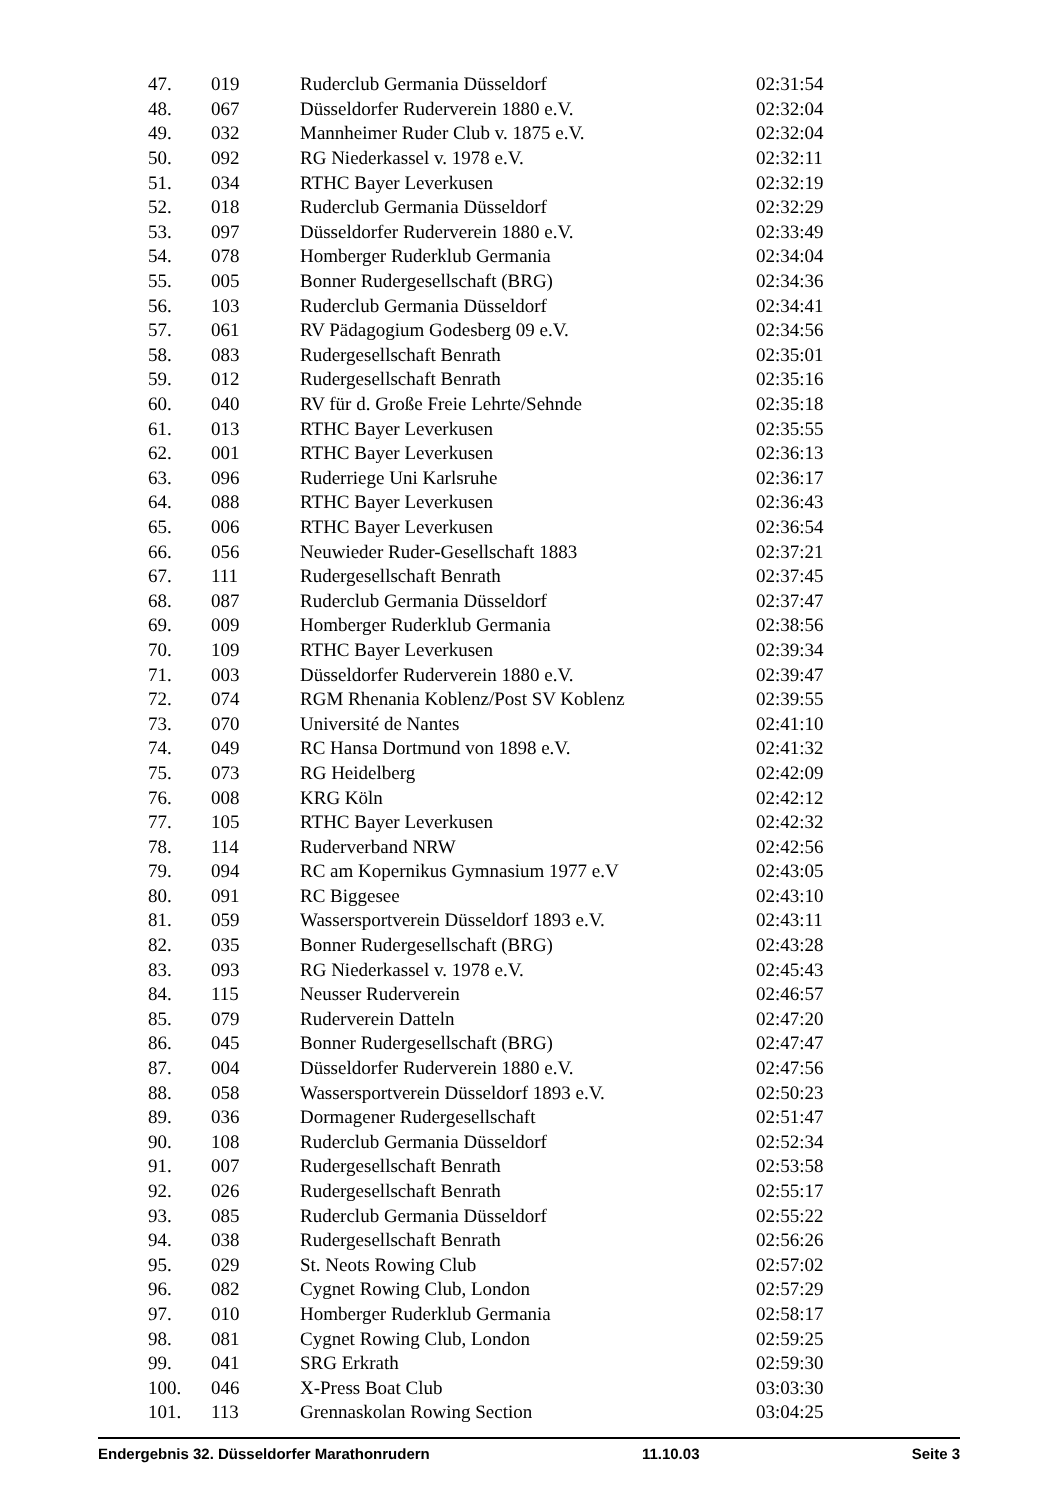| 47. | 019 | Ruderclub Germania Düsseldorf | 02:31:54 |
| 48. | 067 | Düsseldorfer Ruderverein 1880 e.V. | 02:32:04 |
| 49. | 032 | Mannheimer Ruder Club v. 1875 e.V. | 02:32:04 |
| 50. | 092 | RG Niederkassel v. 1978 e.V. | 02:32:11 |
| 51. | 034 | RTHC Bayer Leverkusen | 02:32:19 |
| 52. | 018 | Ruderclub Germania Düsseldorf | 02:32:29 |
| 53. | 097 | Düsseldorfer Ruderverein 1880 e.V. | 02:33:49 |
| 54. | 078 | Homberger Ruderklub Germania | 02:34:04 |
| 55. | 005 | Bonner Rudergesellschaft (BRG) | 02:34:36 |
| 56. | 103 | Ruderclub Germania Düsseldorf | 02:34:41 |
| 57. | 061 | RV Pädagogium Godesberg 09 e.V. | 02:34:56 |
| 58. | 083 | Rudergesellschaft Benrath | 02:35:01 |
| 59. | 012 | Rudergesellschaft Benrath | 02:35:16 |
| 60. | 040 | RV für d. Große Freie Lehrte/Sehnde | 02:35:18 |
| 61. | 013 | RTHC Bayer Leverkusen | 02:35:55 |
| 62. | 001 | RTHC Bayer Leverkusen | 02:36:13 |
| 63. | 096 | Ruderriege Uni Karlsruhe | 02:36:17 |
| 64. | 088 | RTHC Bayer Leverkusen | 02:36:43 |
| 65. | 006 | RTHC Bayer Leverkusen | 02:36:54 |
| 66. | 056 | Neuwieder Ruder-Gesellschaft 1883 | 02:37:21 |
| 67. | 111 | Rudergesellschaft Benrath | 02:37:45 |
| 68. | 087 | Ruderclub Germania Düsseldorf | 02:37:47 |
| 69. | 009 | Homberger Ruderklub Germania | 02:38:56 |
| 70. | 109 | RTHC Bayer Leverkusen | 02:39:34 |
| 71. | 003 | Düsseldorfer Ruderverein 1880 e.V. | 02:39:47 |
| 72. | 074 | RGM Rhenania Koblenz/Post SV Koblenz | 02:39:55 |
| 73. | 070 | Université de Nantes | 02:41:10 |
| 74. | 049 | RC Hansa Dortmund von 1898 e.V. | 02:41:32 |
| 75. | 073 | RG Heidelberg | 02:42:09 |
| 76. | 008 | KRG Köln | 02:42:12 |
| 77. | 105 | RTHC Bayer Leverkusen | 02:42:32 |
| 78. | 114 | Ruderverband NRW | 02:42:56 |
| 79. | 094 | RC am Kopernikus Gymnasium 1977 e.V | 02:43:05 |
| 80. | 091 | RC Biggesee | 02:43:10 |
| 81. | 059 | Wassersportverein Düsseldorf 1893 e.V. | 02:43:11 |
| 82. | 035 | Bonner Rudergesellschaft (BRG) | 02:43:28 |
| 83. | 093 | RG Niederkassel v. 1978 e.V. | 02:45:43 |
| 84. | 115 | Neusser Ruderverein | 02:46:57 |
| 85. | 079 | Ruderverein Datteln | 02:47:20 |
| 86. | 045 | Bonner Rudergesellschaft (BRG) | 02:47:47 |
| 87. | 004 | Düsseldorfer Ruderverein 1880 e.V. | 02:47:56 |
| 88. | 058 | Wassersportverein Düsseldorf 1893 e.V. | 02:50:23 |
| 89. | 036 | Dormagener Rudergesellschaft | 02:51:47 |
| 90. | 108 | Ruderclub Germania Düsseldorf | 02:52:34 |
| 91. | 007 | Rudergesellschaft Benrath | 02:53:58 |
| 92. | 026 | Rudergesellschaft Benrath | 02:55:17 |
| 93. | 085 | Ruderclub Germania Düsseldorf | 02:55:22 |
| 94. | 038 | Rudergesellschaft Benrath | 02:56:26 |
| 95. | 029 | St. Neots Rowing Club | 02:57:02 |
| 96. | 082 | Cygnet Rowing Club, London | 02:57:29 |
| 97. | 010 | Homberger Ruderklub Germania | 02:58:17 |
| 98. | 081 | Cygnet Rowing Club, London | 02:59:25 |
| 99. | 041 | SRG Erkrath | 02:59:30 |
| 100. | 046 | X-Press Boat Club | 03:03:30 |
| 101. | 113 | Grennaskolan Rowing Section | 03:04:25 |
Endergebnis 32. Düsseldorfer Marathonrudern 11.10.03 Seite 3